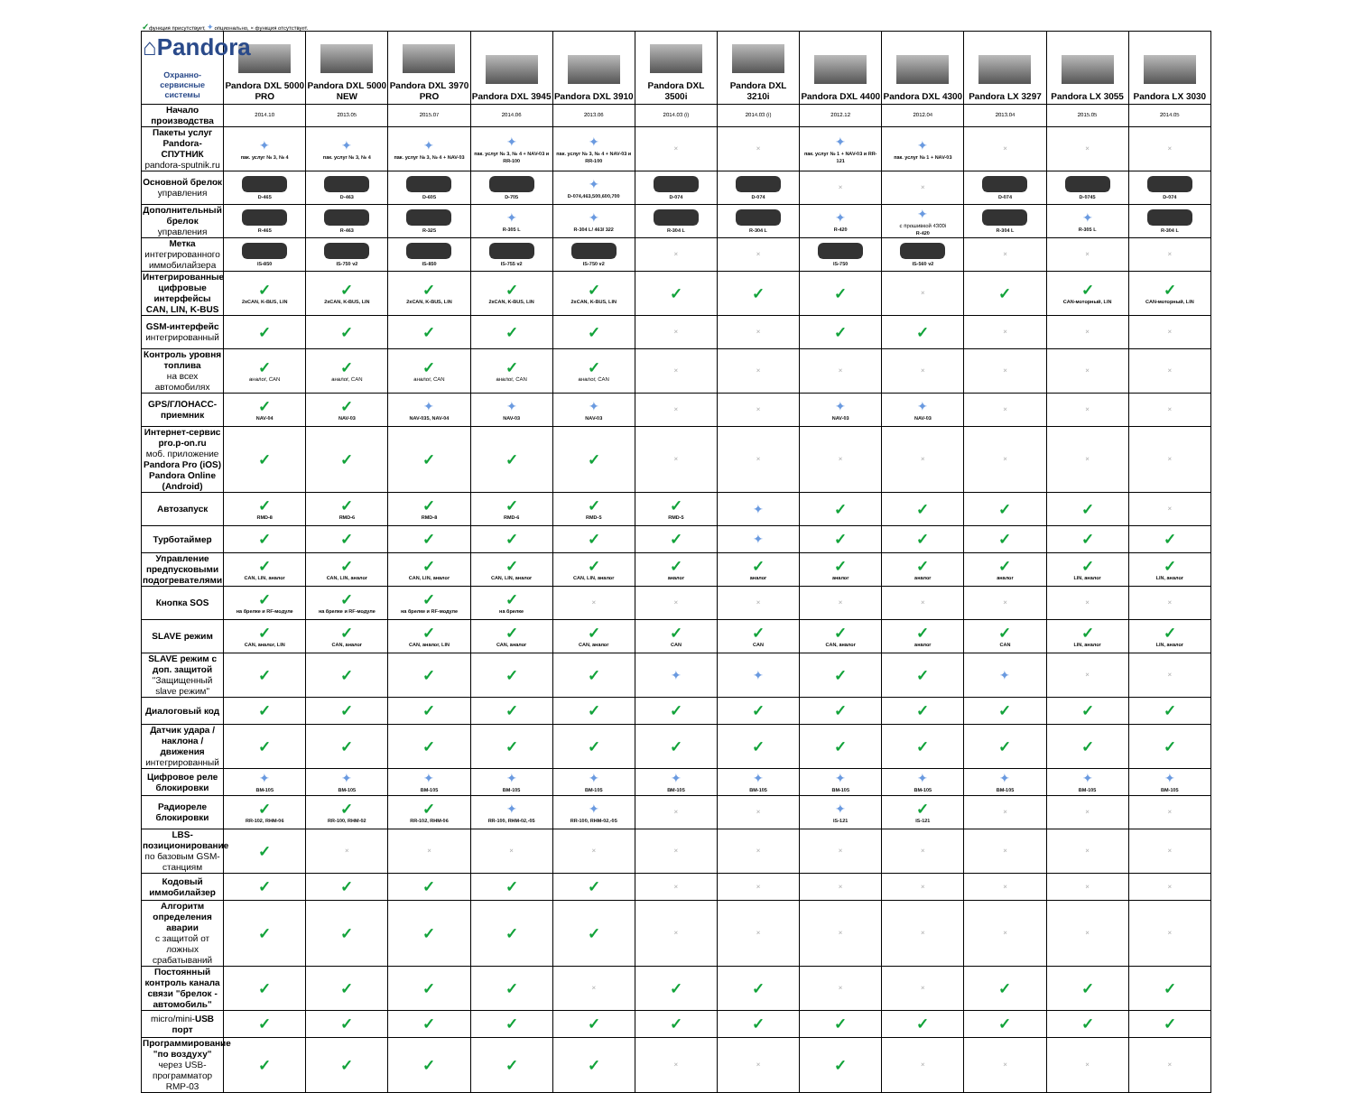✓функция присутствует, ✦опционально, × функция отсутствует.
| ⌂Pandora Охранно-сервисные системы | Pandora DXL 5000 PRO | Pandora DXL 5000 NEW | Pandora DXL 3970 PRO | Pandora DXL 3945 | Pandora DXL 3910 | Pandora DXL 3500i | Pandora DXL 3210i | Pandora DXL 4400 | Pandora DXL 4300 | Pandora LX 3297 | Pandora LX 3055 | Pandora LX 3030 |
| --- | --- | --- | --- | --- | --- | --- | --- | --- | --- | --- | --- | --- |
| Начало производства | 2014.10 | 2013.05 | 2015.07 | 2014.06 | 2013.06 | 2014.03 (i) | 2014.03 (i) | 2012.12 | 2012.04 | 2013.04 | 2015.05 | 2014.05 |
| Пакеты услуг Pandora-СПУТНИК pandora-sputnik.ru | ✦ пак. услуг № 3, № 4 | ✦ пак. услуг № 3, № 4 | ✦ пак. услуг № 3, № 4 + NAV-03 | ✦ пак. услуг № 3, № 4 + NAV-03 и RR-100 | ✦ пак. услуг № 3, № 4 + NAV-03 и RR-100 | × | × | ✦ пак. услуг № 1 + NAV-03 и RR-121 | ✦ пак. услуг № 1 + NAV-03 | × | × | × |
| Основной брелок управления | D-465 | D-463 | D-605 | D-705 | ✦ D-074,463,500,600,700 | D-074 | D-074 | × | × | D-074 | D-0745 | D-074 |
| Дополнительный брелок управления | R-465 | R-463 | R-325 | ✦ R-305 L | ✦ R-304 L/ 463/ 322 | R-304 L | R-304 L | ✦ R-420 | ✦ с прошивкой 4300i R-420 | R-304 L | ✦ R-305 L | R-304 L |
| Метка интегрированного иммобилайзера | IS-850 | IS-750 v2 | IS-850 | IS-755 v2 | IS-750 v2 | × | × | IS-750 | IS-560 v2 | × | × | × |
| Интегрированные цифровые интерфейсы CAN, LIN, K-BUS | ✓ 2xCAN, K-BUS, LIN | ✓ 2xCAN, K-BUS, LIN | ✓ 2xCAN, K-BUS, LIN | ✓ 2xCAN, K-BUS, LIN | ✓ 2xCAN, K-BUS, LIN | ✓ | ✓ | ✓ | × | ✓ | ✓ CAN-моторный, LIN | ✓ CAN-моторный, LIN |
| GSM-интерфейс интегрированный | ✓ | ✓ | ✓ | ✓ | ✓ | × | × | ✓ | ✓ | × | × | × |
| Контроль уровня топлива на всех автомобилях | ✓ аналог, CAN | ✓ аналог, CAN | ✓ аналог, CAN | ✓ аналог, CAN | ✓ аналог, CAN | × | × | × | × | × | × | × |
| GPS/ГЛОНАСС-приемник | ✓ NAV-04 | ✓ NAV-03 | ✦ NAV-035, NAV-04 | ✦ NAV-03 | ✦ NAV-03 | × | × | ✦ NAV-03 | ✦ NAV-03 | × | × | × |
| Интернет-сервис pro.p-on.ru моб. приложение Pandora Pro (iOS) Pandora Online (Android) | ✓ | ✓ | ✓ | ✓ | ✓ | × | × | × | × | × | × | × |
| Автозапуск | ✓ RMD-8 | ✓ RMD-6 | ✓ RMD-8 | ✓ RMD-6 | ✓ RMD-5 | ✓ RMD-5 | ✦ | ✓ | ✓ | ✓ | ✓ | × |
| Турботаймер | ✓ | ✓ | ✓ | ✓ | ✓ | ✓ | ✦ | ✓ | ✓ | ✓ | ✓ | ✓ |
| Управление предпусковыми подогревателями | ✓ CAN, LIN, аналог | ✓ CAN, LIN, аналог | ✓ CAN, LIN, аналог | ✓ CAN, LIN, аналог | ✓ CAN, LIN, аналог | ✓ аналог | ✓ аналог | ✓ аналог | ✓ аналог | ✓ аналог | ✓ LIN, аналог | ✓ LIN, аналог |
| Кнопка SOS | ✓ на брелке и RF-модуле | ✓ на брелке и RF-модуле | ✓ на брелке и RF-модуле | ✓ на брелке | × | × | × | × | × | × | × | × |
| SLAVE режим | ✓ CAN, аналог, LIN | ✓ CAN, аналог | ✓ CAN, аналог, LIN | ✓ CAN, аналог | ✓ CAN, аналог | ✓ CAN | ✓ CAN | ✓ CAN, аналог | ✓ аналог | ✓ CAN | ✓ LIN, аналог | ✓ LIN, аналог |
| SLAVE режим с доп. защитой "Защищенный slave режим" | ✓ | ✓ | ✓ | ✓ | ✓ | ✦ | ✦ | ✓ | ✓ | ✦ | × | × |
| Диалоговый код | ✓ | ✓ | ✓ | ✓ | ✓ | ✓ | ✓ | ✓ | ✓ | ✓ | ✓ | ✓ |
| Датчик удара /наклона /движения интегрированный | ✓ | ✓ | ✓ | ✓ | ✓ | ✓ | ✓ | ✓ | ✓ | ✓ | ✓ | ✓ |
| Цифровое реле блокировки | ✦ BM-105 | ✦ BM-105 | ✦ BM-105 | ✦ BM-105 | ✦ BM-105 | ✦ BM-105 | ✦ BM-105 | ✦ BM-105 | ✦ BM-105 | ✦ BM-105 | ✦ BM-105 | ✦ BM-105 |
| Радиореле блокировки | ✓ RR-102, RHM-06 | ✓ RR-100, RHM-02 | ✓ RR-102, RHM-06 | ✦ RR-100, RHM-02,-05 | ✦ RR-100, RHM-02,-05 | × | × | ✦ IS-121 | ✓ IS-121 | × | × | × |
| LBS-позиционирование по базовым GSM-станциям | ✓ | × | × | × | × | × | × | × | × | × | × | × |
| Кодовый иммобилайзер | ✓ | ✓ | ✓ | ✓ | ✓ | × | × | × | × | × | × | × |
| Алгоритм определения аварии с защитой от ложных срабатываний | ✓ | ✓ | ✓ | ✓ | ✓ | × | × | × | × | × | × | × |
| Постоянный контроль канала связи "брелок - автомобиль" | ✓ | ✓ | ✓ | ✓ | × | ✓ | ✓ | × | × | ✓ | ✓ | ✓ |
| micro/mini- USB порт | ✓ | ✓ | ✓ | ✓ | ✓ | ✓ | ✓ | ✓ | ✓ | ✓ | ✓ | ✓ |
| Программирование "по воздуху" через USB-программатор RMP-03 | ✓ | ✓ | ✓ | ✓ | ✓ | × | × | ✓ | × | × | × | × |